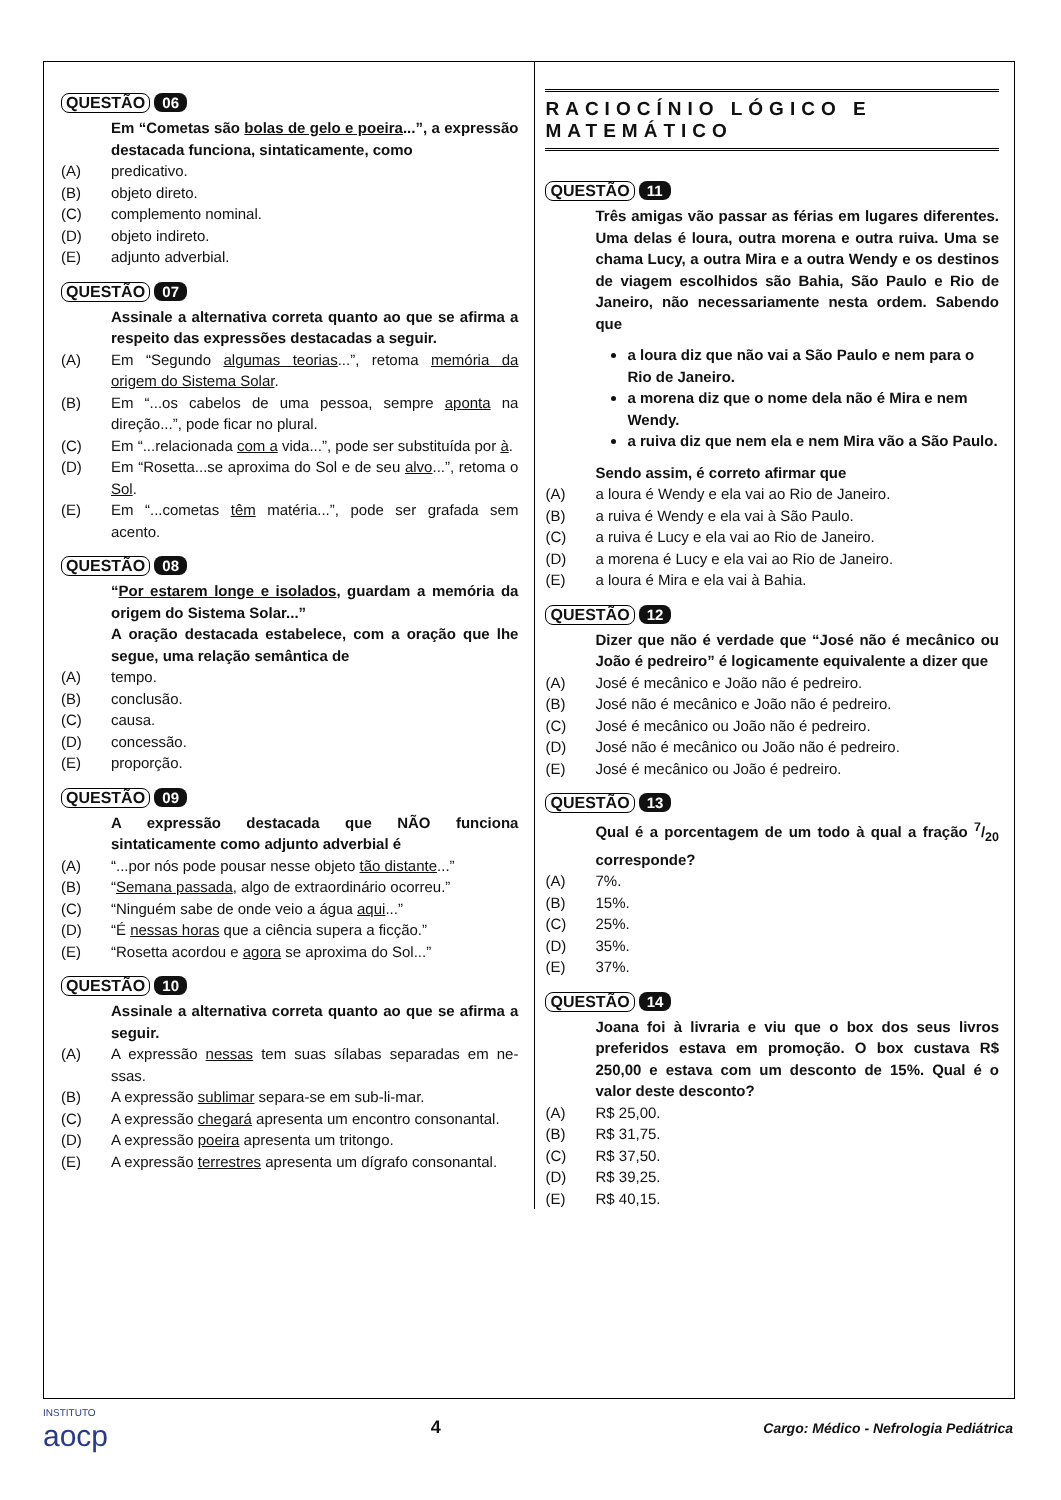QUESTÃO 06
Em “Cometas são bolas de gelo e poeira...”, a expressão destacada funciona, sintaticamente, como
(A) predicativo.
(B) objeto direto.
(C) complemento nominal.
(D) objeto indireto.
(E) adjunto adverbial.
QUESTÃO 07
Assinale a alternativa correta quanto ao que se afirma a respeito das expressões destacadas a seguir.
(A) Em “Segundo algumas teorias...”, retoma memória da origem do Sistema Solar.
(B) Em “...os cabelos de uma pessoa, sempre aponta na direção...”, pode ficar no plural.
(C) Em “...relacionada com a vida...”, pode ser substituída por à.
(D) Em “Rosetta...se aproxima do Sol e de seu alvo...”, retoma o Sol.
(E) Em “...cometas têm matéria...”, pode ser grafada sem acento.
QUESTÃO 08
“Por estarem longe e isolados, guardam a memória da origem do Sistema Solar...”
A oração destacada estabelece, com a oração que lhe segue, uma relação semântica de
(A) tempo.
(B) conclusão.
(C) causa.
(D) concessão.
(E) proporção.
QUESTÃO 09
A expressão destacada que NÃO funciona sintaticamente como adjunto adverbial é
(A) “...por nós pode pousar nesse objeto tão distante...”
(B) “Semana passada, algo de extraordinário ocorreu.”
(C) “Ninguém sabe de onde veio a água aqui...”
(D) “É nessas horas que a ciência supera a ficção.”
(E) “Rosetta acordou e agora se aproxima do Sol...”
QUESTÃO 10
Assinale a alternativa correta quanto ao que se afirma a seguir.
(A) A expressão nessas tem suas sílabas separadas em ne-ssas.
(B) A expressão sublimar separa-se em sub-li-mar.
(C) A expressão chegará apresenta um encontro consonantal.
(D) A expressão poeira apresenta um tritongo.
(E) A expressão terrestres apresenta um dígrafo consonantal.
RACIOCÍNIO LÓGICO E MATEMÁTICO
QUESTÃO 11
Três amigas vão passar as férias em lugares diferentes. Uma delas é loura, outra morena e outra ruiva. Uma se chama Lucy, a outra Mira e a outra Wendy e os destinos de viagem escolhidos são Bahia, São Paulo e Rio de Janeiro, não necessariamente nesta ordem. Sabendo que
a loura diz que não vai a São Paulo e nem para o Rio de Janeiro.
a morena diz que o nome dela não é Mira e nem Wendy.
a ruiva diz que nem ela e nem Mira vão a São Paulo.
Sendo assim, é correto afirmar que
(A) a loura é Wendy e ela vai ao Rio de Janeiro.
(B) a ruiva é Wendy e ela vai à São Paulo.
(C) a ruiva é Lucy e ela vai ao Rio de Janeiro.
(D) a morena é Lucy e ela vai ao Rio de Janeiro.
(E) a loura é Mira e ela vai à Bahia.
QUESTÃO 12
Dizer que não é verdade que “José não é mecânico ou João é pedreiro” é logicamente equivalente a dizer que
(A) José é mecânico e João não é pedreiro.
(B) José não é mecânico e João não é pedreiro.
(C) José é mecânico ou João não é pedreiro.
(D) José não é mecânico ou João não é pedreiro.
(E) José é mecânico ou João é pedreiro.
QUESTÃO 13
Qual é a porcentagem de um todo à qual a fração 7/20 corresponde?
(A) 7%.
(B) 15%.
(C) 25%.
(D) 35%.
(E) 37%.
QUESTÃO 14
Joana foi à livraria e viu que o box dos seus livros preferidos estava em promoção. O box custava R$ 250,00 e estava com um desconto de 15%. Qual é o valor deste desconto?
(A) R$ 25,00.
(B) R$ 31,75.
(C) R$ 37,50.
(D) R$ 39,25.
(E) R$ 40,15.
INSTITUTO
aocp
4
Cargo: Médico - Nefrologia Pediátrica